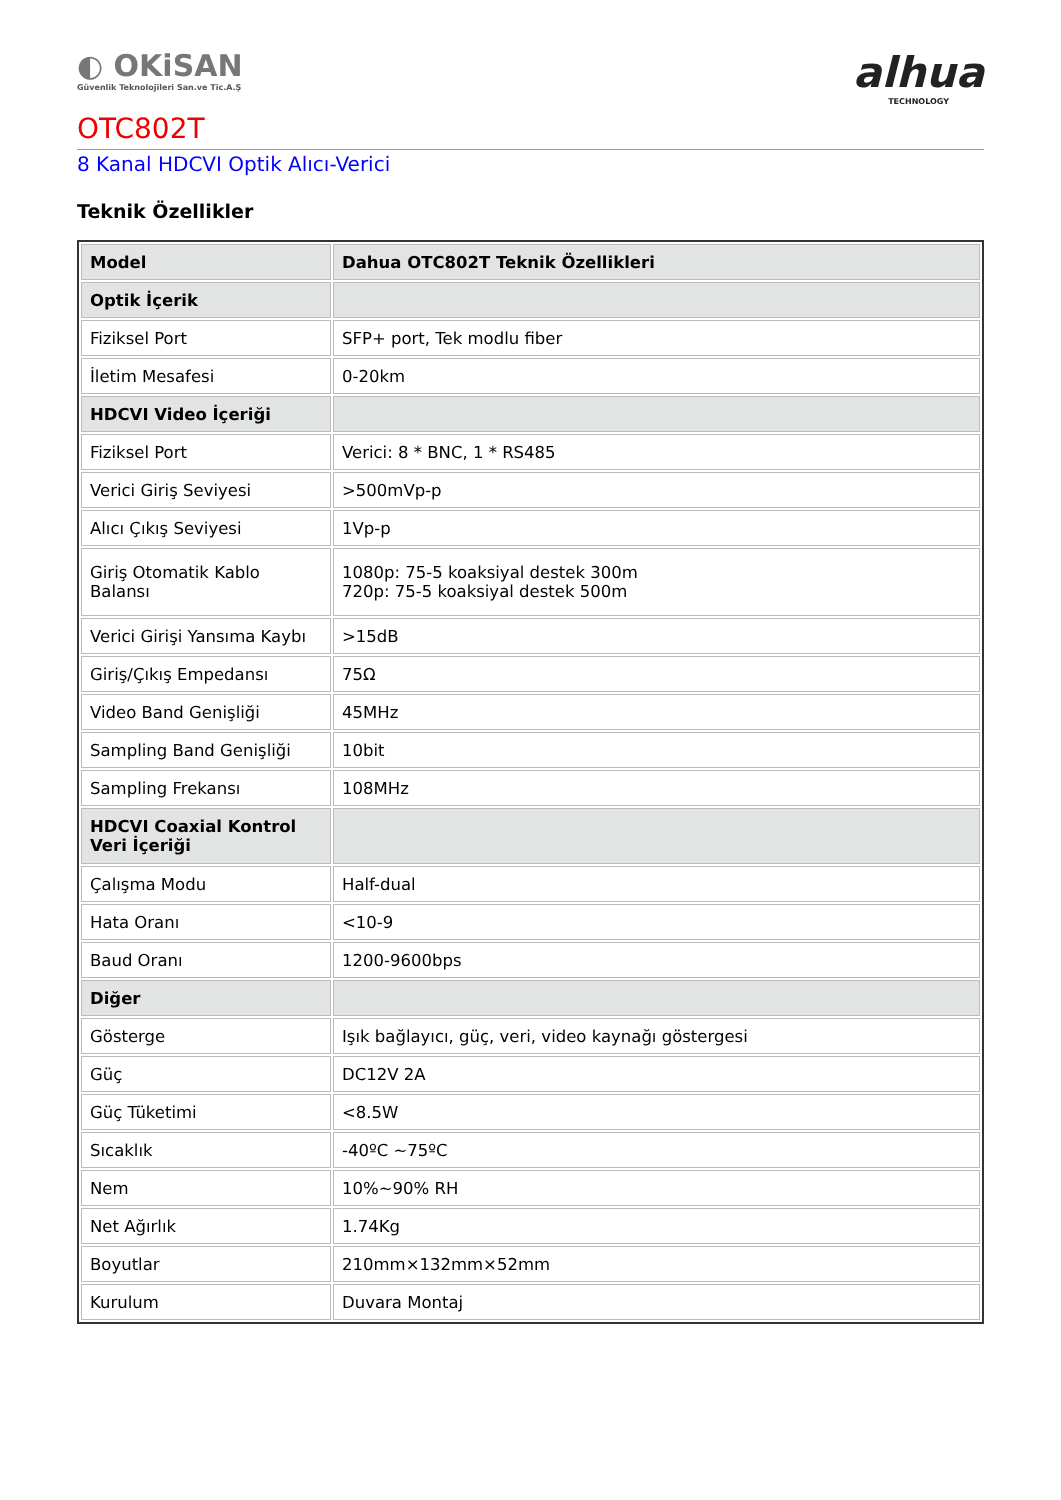◐ OKiSAN
Güvenlik Teknolojileri San.ve Tic.A.Ş
alhua
TECHNOLOGY
OTC802T
8 Kanal HDCVI Optik Alıcı-Verici
Teknik Özellikler
| Model | Dahua OTC802T Teknik Özellikleri |
| --- | --- |
| Optik İçerik | |
| Fiziksel Port | SFP+ port, Tek modlu fiber |
| İletim Mesafesi | 0-20km |
| HDCVI Video İçeriği | |
| Fiziksel Port | Verici: 8 * BNC, 1 * RS485 |
| Verici Giriş Seviyesi | >500mVp-p |
| Alıcı Çıkış Seviyesi | 1Vp-p |
| Giriş Otomatik Kablo Balansı | 1080p: 75-5 koaksiyal destek 300m 720p: 75-5 koaksiyal destek 500m |
| Verici Girişi Yansıma Kaybı | >15dB |
| Giriş/Çıkış Empedansı | 75Ω |
| Video Band Genişliği | 45MHz |
| Sampling Band Genişliği | 10bit |
| Sampling Frekansı | 108MHz |
| HDCVI Coaxial Kontrol Veri İçeriği | |
| Çalışma Modu | Half-dual |
| Hata Oranı | <10-9 |
| Baud Oranı | 1200-9600bps |
| Diğer | |
| Gösterge | Işık bağlayıcı, güç, veri, video kaynağı göstergesi |
| Güç | DC12V 2A |
| Güç Tüketimi | <8.5W |
| Sıcaklık | -40ºC ~75ºC |
| Nem | 10%~90% RH |
| Net Ağırlık | 1.74Kg |
| Boyutlar | 210mm×132mm×52mm |
| Kurulum | Duvara Montaj |